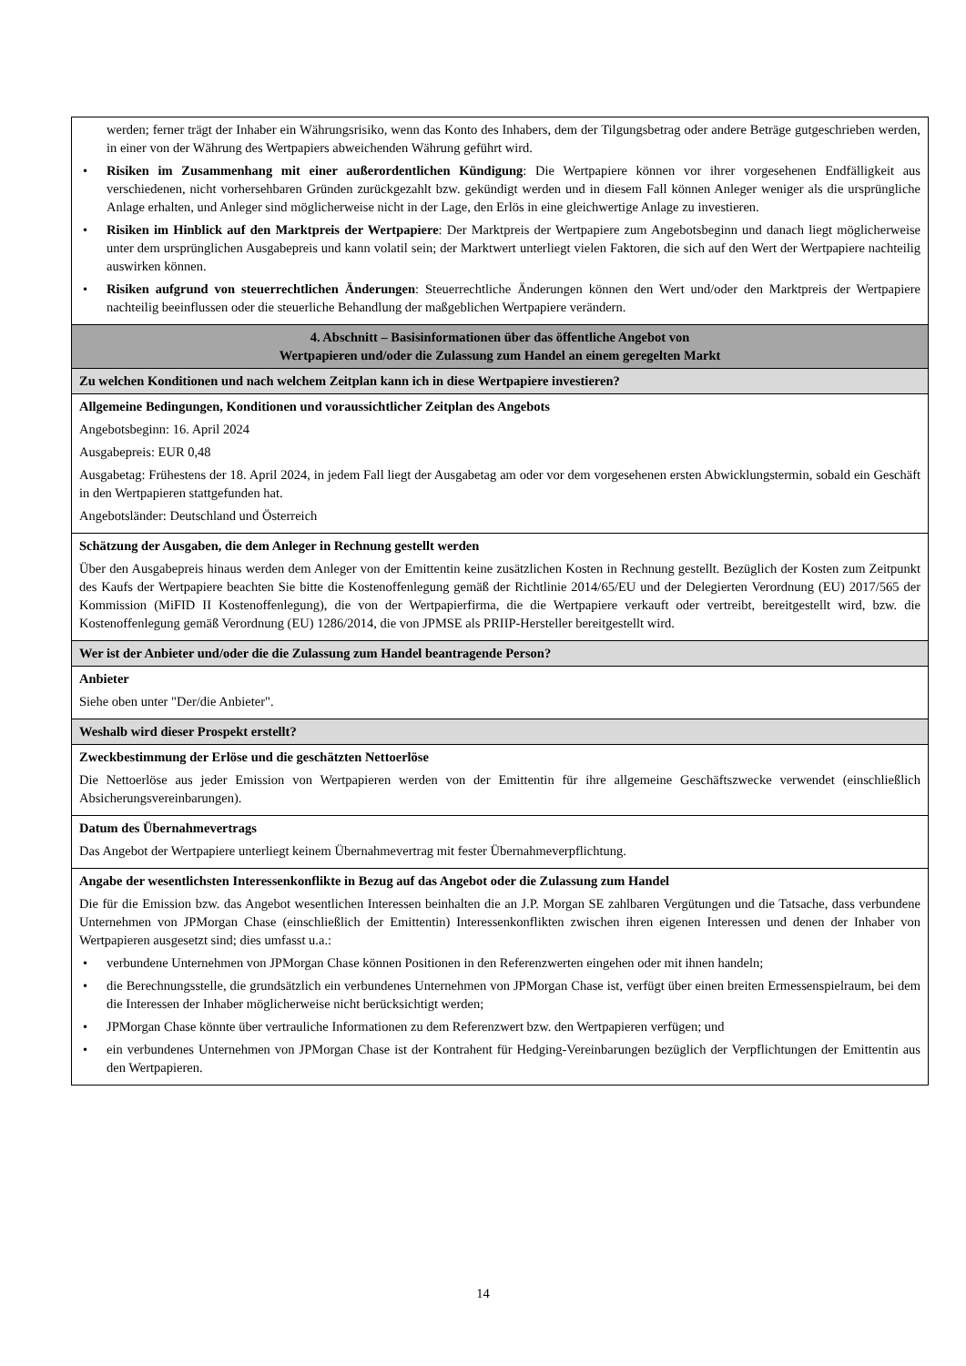| werden; ferner trägt der Inhaber ein Währungsrisiko, wenn das Konto des Inhabers, dem der Tilgungsbetrag oder andere Beträge gutgeschrieben werden, in einer von der Währung des Wertpapiers abweichenden Währung geführt wird. • Risiken im Zusammenhang mit einer außerordentlichen Kündigung : Die Wertpapiere können vor ihrer vorgesehenen Endfälligkeit aus verschiedenen, nicht vorhersehbaren Gründen zurückgezahlt bzw. gekündigt werden und in diesem Fall können Anleger weniger als die ursprüngliche Anlage erhalten, und Anleger sind möglicherweise nicht in der Lage, den Erlös in eine gleichwertige Anlage zu investieren. • Risiken im Hinblick auf den Marktpreis der Wertpapiere : Der Marktpreis der Wertpapiere zum Angebotsbeginn und danach liegt möglicherweise unter dem ursprünglichen Ausgabepreis und kann volatil sein; der Marktwert unterliegt vielen Faktoren, die sich auf den Wert der Wertpapiere nachteilig auswirken können. • Risiken aufgrund von steuerrechtlichen Änderungen : Steuerrechtliche Änderungen können den Wert und/oder den Marktpreis der Wertpapiere nachteilig beeinflussen oder die steuerliche Behandlung der maßgeblichen Wertpapiere verändern. |
| 4. Abschnitt – Basisinformationen über das öffentliche Angebot von Wertpapieren und/oder die Zulassung zum Handel an einem geregelten Markt |
| Zu welchen Konditionen und nach welchem Zeitplan kann ich in diese Wertpapiere investieren? |
| Allgemeine Bedingungen, Konditionen und voraussichtlicher Zeitplan des Angebots Angebotsbeginn: 16. April 2024 Ausgabepreis: EUR 0,48 Ausgabetag: Frühestens der 18. April 2024, in jedem Fall liegt der Ausgabetag am oder vor dem vorgesehenen ersten Abwicklungstermin, sobald ein Geschäft in den Wertpapieren stattgefunden hat. Angebotsländer: Deutschland und Österreich |
| Schätzung der Ausgaben, die dem Anleger in Rechnung gestellt werden Über den Ausgabepreis hinaus werden dem Anleger von der Emittentin keine zusätzlichen Kosten in Rechnung gestellt. Bezüglich der Kosten zum Zeitpunkt des Kaufs der Wertpapiere beachten Sie bitte die Kostenoffenlegung gemäß der Richtlinie 2014/65/EU und der Delegierten Verordnung (EU) 2017/565 der Kommission (MiFID II Kostenoffenlegung), die von der Wertpapierfirma, die die Wertpapiere verkauft oder vertreibt, bereitgestellt wird, bzw. die Kostenoffenlegung gemäß Verordnung (EU) 1286/2014, die von JPMSE als PRIIP-Hersteller bereitgestellt wird. |
| Wer ist der Anbieter und/oder die die Zulassung zum Handel beantragende Person? |
| Anbieter Siehe oben unter "Der/die Anbieter". |
| Weshalb wird dieser Prospekt erstellt? |
| Zweckbestimmung der Erlöse und die geschätzten Nettoerlöse Die Nettoerlöse aus jeder Emission von Wertpapieren werden von der Emittentin für ihre allgemeine Geschäftszwecke verwendet (einschließlich Absicherungsvereinbarungen). |
| Datum des Übernahmevertrags Das Angebot der Wertpapiere unterliegt keinem Übernahmevertrag mit fester Übernahmeverpflichtung. |
| Angabe der wesentlichsten Interessenkonflikte in Bezug auf das Angebot oder die Zulassung zum Handel Die für die Emission bzw. das Angebot wesentlichen Interessen beinhalten die an J.P. Morgan SE zahlbaren Vergütungen und die Tatsache, dass verbundene Unternehmen von JPMorgan Chase (einschließlich der Emittentin) Interessenkonflikten zwischen ihren eigenen Interessen und denen der Inhaber von Wertpapieren ausgesetzt sind; dies umfasst u.a.: • verbundene Unternehmen von JPMorgan Chase können Positionen in den Referenzwerten eingehen oder mit ihnen handeln; • die Berechnungsstelle, die grundsätzlich ein verbundenes Unternehmen von JPMorgan Chase ist, verfügt über einen breiten Ermessenspielraum, bei dem die Interessen der Inhaber möglicherweise nicht berücksichtigt werden; • JPMorgan Chase könnte über vertrauliche Informationen zu dem Referenzwert bzw. den Wertpapieren verfügen; und • ein verbundenes Unternehmen von JPMorgan Chase ist der Kontrahent für Hedging-Vereinbarungen bezüglich der Verpflichtungen der Emittentin aus den Wertpapieren. |
14